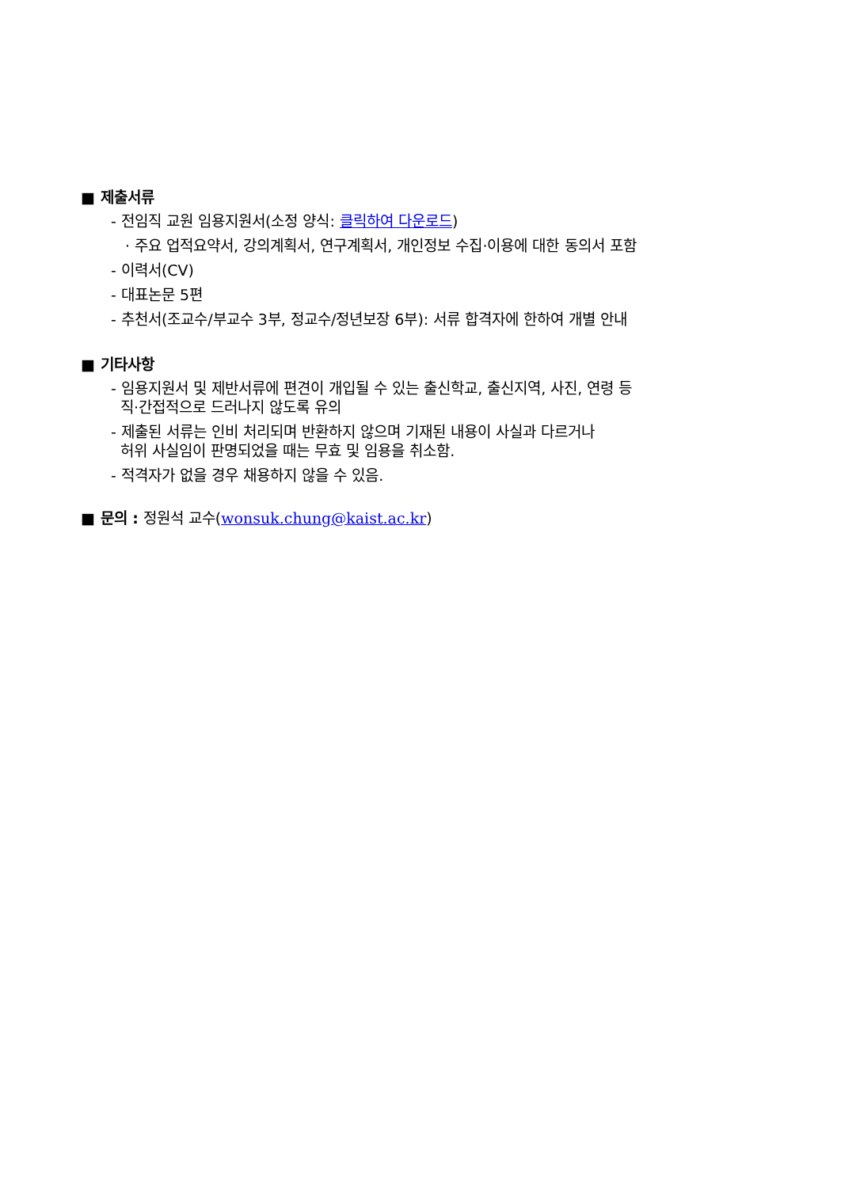■ 제출서류
- 전임직 교원 임용지원서(소정 양식: 클릭하여 다운로드)
· 주요 업적요약서, 강의계획서, 연구계획서, 개인정보 수집·이용에 대한 동의서 포함
- 이력서(CV)
- 대표논문 5편
- 추천서(조교수/부교수 3부, 정교수/정년보장 6부): 서류 합격자에 한하여 개별 안내
■ 기타사항
- 임용지원서 및 제반서류에 편견이 개입될 수 있는 출신학교, 출신지역, 사진, 연령 등
직·간접적으로 드러나지 않도록 유의
- 제출된 서류는 인비 처리되며 반환하지 않으며 기재된 내용이 사실과 다르거나
허위 사실임이 판명되었을 때는 무효 및 임용을 취소함.
- 적격자가 없을 경우 채용하지 않을 수 있음.
■ 문의 : 정원석 교수(wonsuk.chung@kaist.ac.kr)